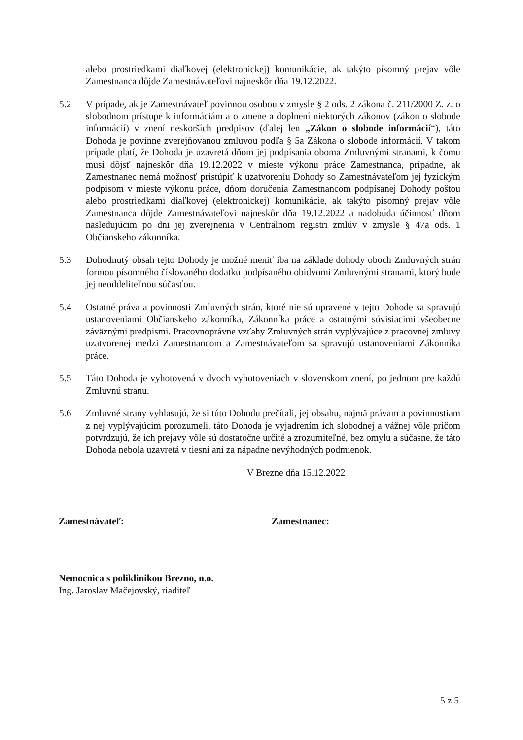alebo prostriedkami diaľkovej (elektronickej) komunikácie, ak takýto písomný prejav vôle Zamestnanca dôjde Zamestnávateľovi najneskôr dňa 19.12.2022.
5.2 V prípade, ak je Zamestnávateľ povinnou osobou v zmysle § 2 ods. 2 zákona č. 211/2000 Z. z. o slobodnom prístupe k informáciám a o zmene a doplnení niektorých zákonov (zákon o slobode informácií) v znení neskorších predpisov (ďalej len „Zákon o slobode informácií“), táto Dohoda je povinne zverejňovanou zmluvou podľa § 5a Zákona o slobode informácií. V takom prípade platí, že Dohoda je uzavretá dňom jej podpísania oboma Zmluvnými stranami, k čomu musí dôjsť najneskôr dňa 19.12.2022 v mieste výkonu práce Zamestnanca, prípadne, ak Zamestnanec nemá možnosť pristúpiť k uzatvoreniu Dohody so Zamestnávateľom jej fyzickým podpisom v mieste výkonu práce, dňom doručenia Zamestnancom podpísanej Dohody poštou alebo prostriedkami diaľkovej (elektronickej) komunikácie, ak takýto písomný prejav vôle Zamestnanca dôjde Zamestnávateľovi najneskôr dňa 19.12.2022 a nadobúda účinnosť dňom nasledujúcim po dni jej zverejnenia v Centrálnom registri zmlúv v zmysle § 47a ods. 1 Občianskeho zákonníka.
5.3 Dohodnutý obsah tejto Dohody je možné meniť iba na základe dohody oboch Zmluvných strán formou písomného číslovaného dodatku podpísaného obidvomi Zmluvnými stranami, ktorý bude jej neoddeliteľnou súčasťou.
5.4 Ostatné práva a povinnosti Zmluvných strán, ktoré nie sú upravené v tejto Dohode sa spravujú ustanoveniami Občianskeho zákonníka, Zákonníka práce a ostatnými súvisiacimi všeobecne záväznými predpismi. Pracovnoprávne vzťahy Zmluvných strán vyplývajúce z pracovnej zmluvy uzatvorenej medzi Zamestnancom a Zamestnávateľom sa spravujú ustanoveniami Zákonníka práce.
5.5 Táto Dohoda je vyhotovená v dvoch vyhotoveniach v slovenskom znení, po jednom pre každú Zmluvnú stranu.
5.6 Zmluvné strany vyhlasujú, že si túto Dohodu prečítali, jej obsahu, najmä právam a povinnostiam z nej vyplývajúcim porozumeli, táto Dohoda je vyjadrením ich slobodnej a vážnej vôle pričom potvrdzujú, že ich prejavy vôle sú dostatočne určité a zrozumiteľné, bez omylu a súčasne, že táto Dohoda nebola uzavretá v tiesni ani za nápadne nevýhodných podmienok.
V Brezne dňa 15.12.2022
Zamestnávateľ: Zamestnanec:
Nemocnica s poliklinikou Brezno, n.o.
Ing. Jaroslav Mačejovský, riaditeľ
5 z 5